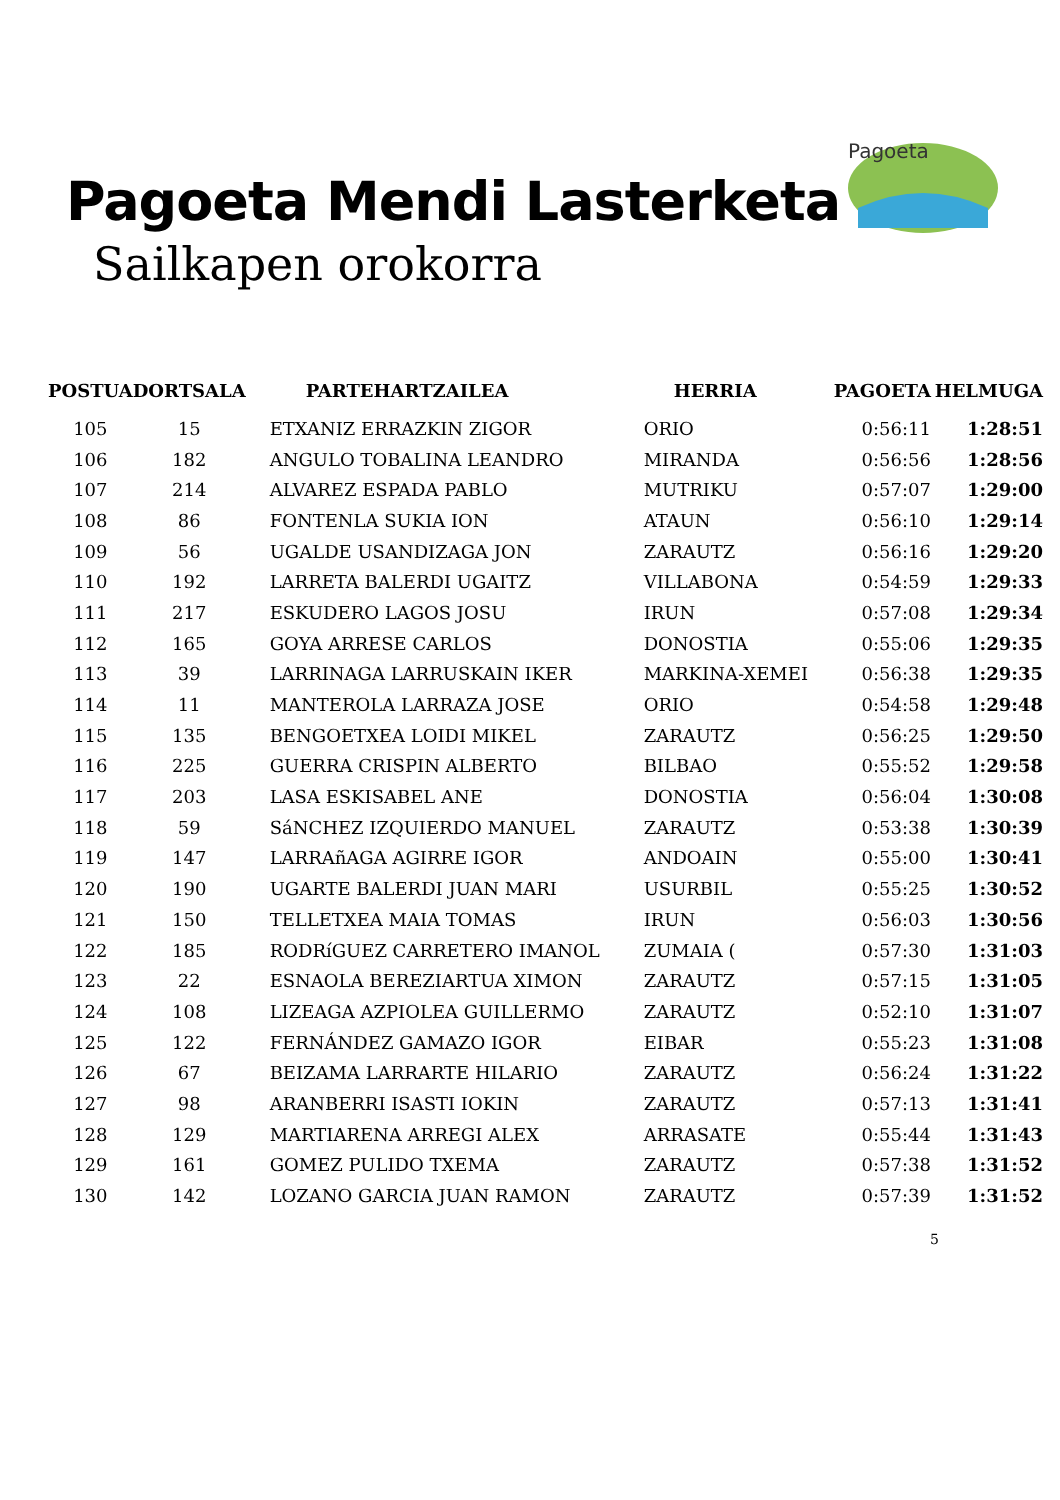Pagoeta Mendi Lasterketa
Sailkapen orokorra
Pagoeta
| POSTUA | DORTSALA | PARTEHARTZAILEA | HERRIA | PAGOETA | HELMUGA |
| --- | --- | --- | --- | --- | --- |
| 105 | 15 | ETXANIZ ERRAZKIN ZIGOR | ORIO | 0:56:11 | 1:28:51 |
| 106 | 182 | ANGULO TOBALINA LEANDRO | MIRANDA | 0:56:56 | 1:28:56 |
| 107 | 214 | ALVAREZ ESPADA PABLO | MUTRIKU | 0:57:07 | 1:29:00 |
| 108 | 86 | FONTENLA SUKIA ION | ATAUN | 0:56:10 | 1:29:14 |
| 109 | 56 | UGALDE USANDIZAGA JON | ZARAUTZ | 0:56:16 | 1:29:20 |
| 110 | 192 | LARRETA BALERDI UGAITZ | VILLABONA | 0:54:59 | 1:29:33 |
| 111 | 217 | ESKUDERO LAGOS JOSU | IRUN | 0:57:08 | 1:29:34 |
| 112 | 165 | GOYA ARRESE CARLOS | DONOSTIA | 0:55:06 | 1:29:35 |
| 113 | 39 | LARRINAGA LARRUSKAIN IKER | MARKINA-XEMEI | 0:56:38 | 1:29:35 |
| 114 | 11 | MANTEROLA LARRAZA JOSE | ORIO | 0:54:58 | 1:29:48 |
| 115 | 135 | BENGOETXEA LOIDI MIKEL | ZARAUTZ | 0:56:25 | 1:29:50 |
| 116 | 225 | GUERRA CRISPIN ALBERTO | BILBAO | 0:55:52 | 1:29:58 |
| 117 | 203 | LASA ESKISABEL ANE | DONOSTIA | 0:56:04 | 1:30:08 |
| 118 | 59 | SáNCHEZ IZQUIERDO MANUEL | ZARAUTZ | 0:53:38 | 1:30:39 |
| 119 | 147 | LARRAñAGA AGIRRE IGOR | ANDOAIN | 0:55:00 | 1:30:41 |
| 120 | 190 | UGARTE BALERDI JUAN MARI | USURBIL | 0:55:25 | 1:30:52 |
| 121 | 150 | TELLETXEA MAIA TOMAS | IRUN | 0:56:03 | 1:30:56 |
| 122 | 185 | RODRíGUEZ CARRETERO IMANOL | ZUMAIA ( | 0:57:30 | 1:31:03 |
| 123 | 22 | ESNAOLA BEREZIARTUA XIMON | ZARAUTZ | 0:57:15 | 1:31:05 |
| 124 | 108 | LIZEAGA AZPIOLEA GUILLERMO | ZARAUTZ | 0:52:10 | 1:31:07 |
| 125 | 122 | FERNÁNDEZ GAMAZO IGOR | EIBAR | 0:55:23 | 1:31:08 |
| 126 | 67 | BEIZAMA LARRARTE HILARIO | ZARAUTZ | 0:56:24 | 1:31:22 |
| 127 | 98 | ARANBERRI ISASTI IOKIN | ZARAUTZ | 0:57:13 | 1:31:41 |
| 128 | 129 | MARTIARENA ARREGI ALEX | ARRASATE | 0:55:44 | 1:31:43 |
| 129 | 161 | GOMEZ PULIDO TXEMA | ZARAUTZ | 0:57:38 | 1:31:52 |
| 130 | 142 | LOZANO GARCIA JUAN RAMON | ZARAUTZ | 0:57:39 | 1:31:52 |
5